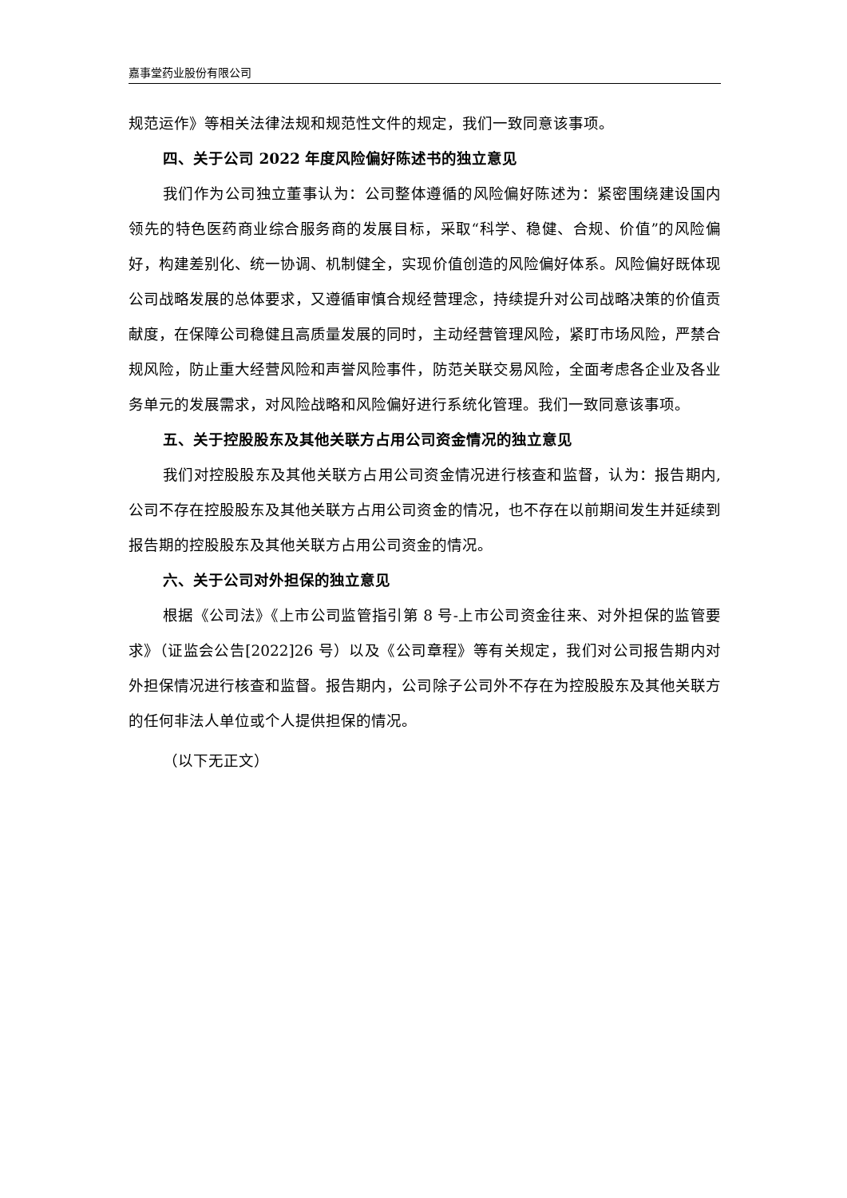嘉事堂药业股份有限公司
规范运作》等相关法律法规和规范性文件的规定，我们一致同意该事项。
四、关于公司 2022 年度风险偏好陈述书的独立意见
我们作为公司独立董事认为：公司整体遵循的风险偏好陈述为：紧密围绕建设国内领先的特色医药商业综合服务商的发展目标，采取“科学、稳健、合规、价值”的风险偏好，构建差别化、统一协调、机制健全，实现价值创造的风险偏好体系。风险偏好既体现公司战略发展的总体要求，又遵循审慎合规经营理念，持续提升对公司战略决策的价值贡献度，在保障公司稳健且高质量发展的同时，主动经营管理风险，紧盯市场风险，严禁合规风险，防止重大经营风险和声誉风险事件，防范关联交易风险，全面考虑各企业及各业务单元的发展需求，对风险战略和风险偏好进行系统化管理。我们一致同意该事项。
五、关于控股股东及其他关联方占用公司资金情况的独立意见
我们对控股股东及其他关联方占用公司资金情况进行核查和监督，认为：报告期内,公司不存在控股股东及其他关联方占用公司资金的情况，也不存在以前期间发生并延续到报告期的控股股东及其他关联方占用公司资金的情况。
六、关于公司对外担保的独立意见
根据《公司法》《上市公司监管指引第 8 号-上市公司资金往来、对外担保的监管要求》（证监会公告[2022]26 号）以及《公司章程》等有关规定，我们对公司报告期内对外担保情况进行核查和监督。报告期内，公司除子公司外不存在为控股股东及其他关联方的任何非法人单位或个人提供担保的情况。
（以下无正文）